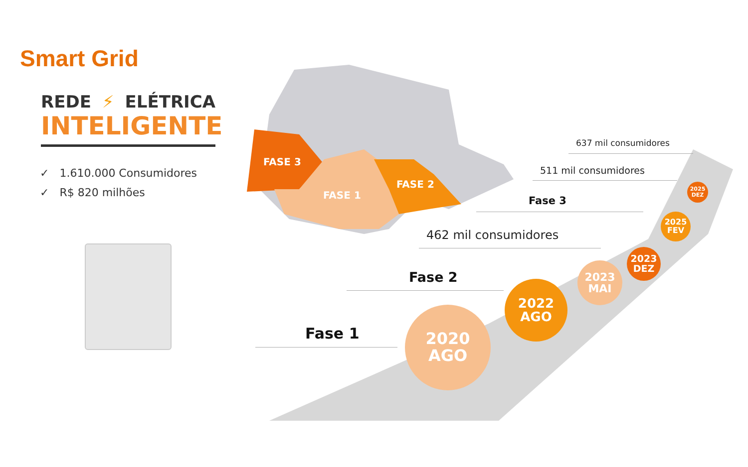FASE 3
FASE 1
FASE 2
637 mil consumidores
511 mil consumidores
Fase 3
462 mil consumidores
Fase 2
Fase 1
2020
AGO
2022
AGO
2023
MAI
2023
DEZ
2025
FEV
2025
DEZ
Smart Grid
REDE ⚡ ELÉTRICA
INTELIGENTE
✓ 1.610.000 Consumidores
✓ R$ 820 milhões